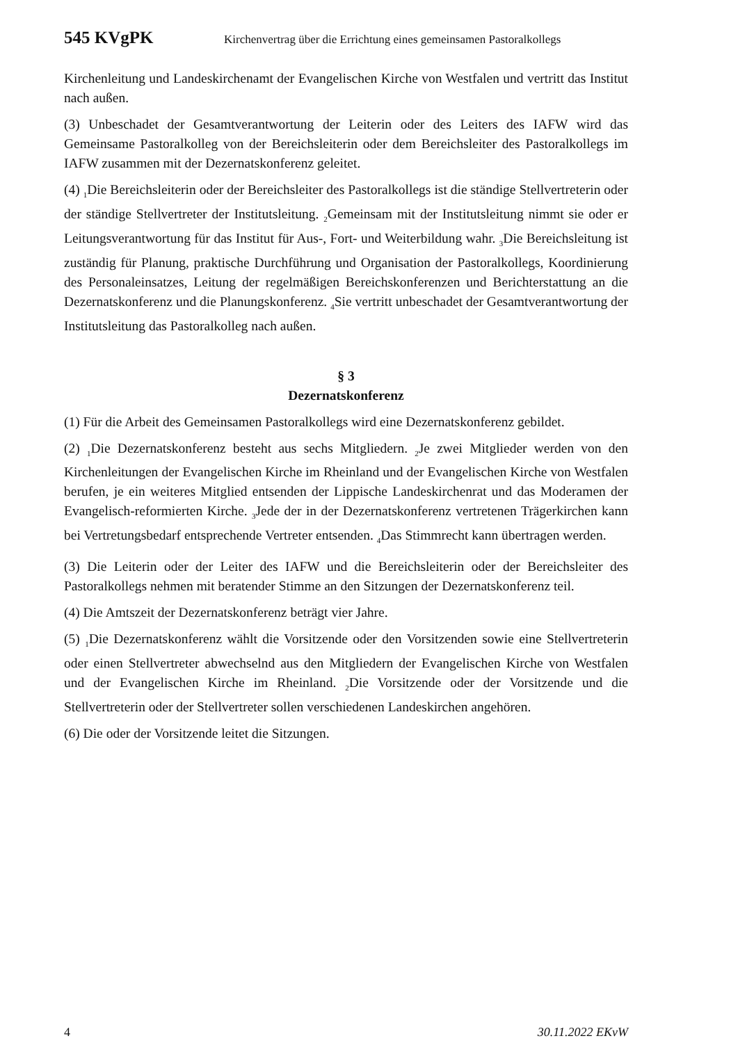545 KVgPK Kirchenvertrag über die Errichtung eines gemeinsamen Pastoralkollegs
Kirchenleitung und Landeskirchenamt der Evangelischen Kirche von Westfalen und vertritt das Institut nach außen.
(3) Unbeschadet der Gesamtverantwortung der Leiterin oder des Leiters des IAFW wird das Gemeinsame Pastoralkolleg von der Bereichsleiterin oder dem Bereichsleiter des Pastoralkollegs im IAFW zusammen mit der Dezernatskonferenz geleitet.
(4) <sub>1</sub>Die Bereichsleiterin oder der Bereichsleiter des Pastoralkollegs ist die ständige Stellvertreterin oder der ständige Stellvertreter der Institutsleitung. <sub>2</sub>Gemeinsam mit der Institutsleitung nimmt sie oder er Leitungsverantwortung für das Institut für Aus-, Fort- und Weiterbildung wahr. <sub>3</sub>Die Bereichsleitung ist zuständig für Planung, praktische Durchführung und Organisation der Pastoralkollegs, Koordinierung des Personaleinsatzes, Leitung der regelmäßigen Bereichskonferenzen und Berichterstattung an die Dezernatskonferenz und die Planungskonferenz. <sub>4</sub>Sie vertritt unbeschadet der Gesamtverantwortung der Institutsleitung das Pastoralkolleg nach außen.
§ 3
Dezernatskonferenz
(1) Für die Arbeit des Gemeinsamen Pastoralkollegs wird eine Dezernatskonferenz gebildet.
(2) <sub>1</sub>Die Dezernatskonferenz besteht aus sechs Mitgliedern. <sub>2</sub>Je zwei Mitglieder werden von den Kirchenleitungen der Evangelischen Kirche im Rheinland und der Evangelischen Kirche von Westfalen berufen, je ein weiteres Mitglied entsenden der Lippische Landeskirchenrat und das Moderamen der Evangelisch-reformierten Kirche. <sub>3</sub>Jede der in der Dezernatskonferenz vertretenen Trägerkirchen kann bei Vertretungsbedarf entsprechende Vertreter entsenden. <sub>4</sub>Das Stimmrecht kann übertragen werden.
(3) Die Leiterin oder der Leiter des IAFW und die Bereichsleiterin oder der Bereichsleiter des Pastoralkollegs nehmen mit beratender Stimme an den Sitzungen der Dezernatskonferenz teil.
(4) Die Amtszeit der Dezernatskonferenz beträgt vier Jahre.
(5) <sub>1</sub>Die Dezernatskonferenz wählt die Vorsitzende oder den Vorsitzenden sowie eine Stellvertreterin oder einen Stellvertreter abwechselnd aus den Mitgliedern der Evangelischen Kirche von Westfalen und der Evangelischen Kirche im Rheinland. <sub>2</sub>Die Vorsitzende oder der Vorsitzende und die Stellvertreterin oder der Stellvertreter sollen verschiedenen Landeskirchen angehören.
(6) Die oder der Vorsitzende leitet die Sitzungen.
4 30.11.2022 EKvW